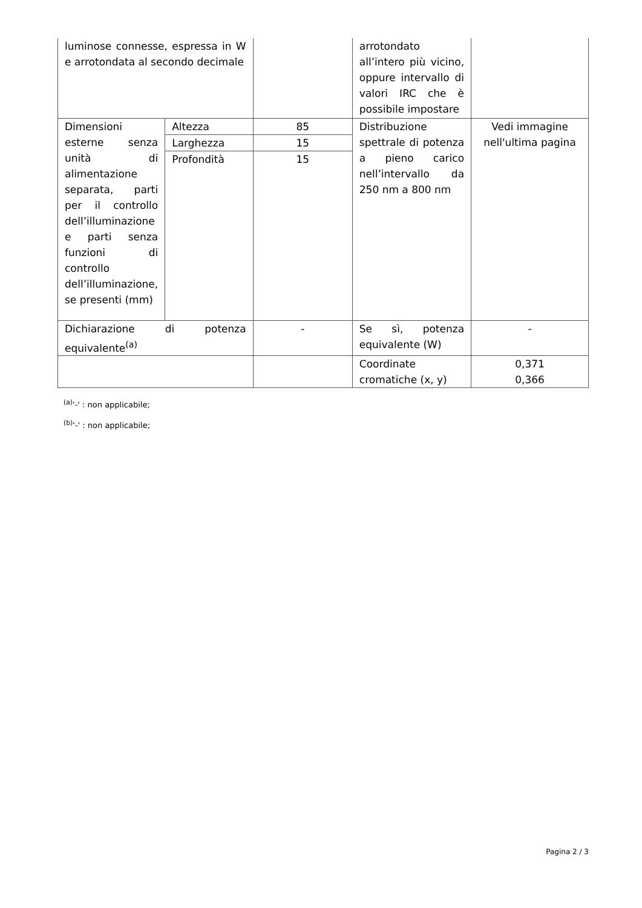| luminose connesse, espressa in W e arrotondata al secondo decimale | | | arrotondato all’intero più vicino, oppure intervallo di valori IRC che è possibile impostare | |
| Dimensioni esterne senza unità di alimentazione separata, parti per il controllo dell’illuminazione e parti senza funzioni di controllo dell’illuminazione, se presenti (mm) | Altezza | 85 | Distribuzione spettrale di potenza a pieno carico nell’intervallo da 250 nm a 800 nm | Vedi immagine nell'ultima pagina |
| | Larghezza | 15 | | |
| | Profondità | 15 | | |
| Dichiarazione di potenza equivalente<sup>(a)</sup> | | - | Se sì, potenza equivalente (W) | - |
| | | | Coordinate cromatiche (x, y) | 0,371 0,366 |
<sup>(a)</sup> '-' : non applicabile;
<sup>(b)</sup> '-' : non applicabile;
Pagina 2 / 3